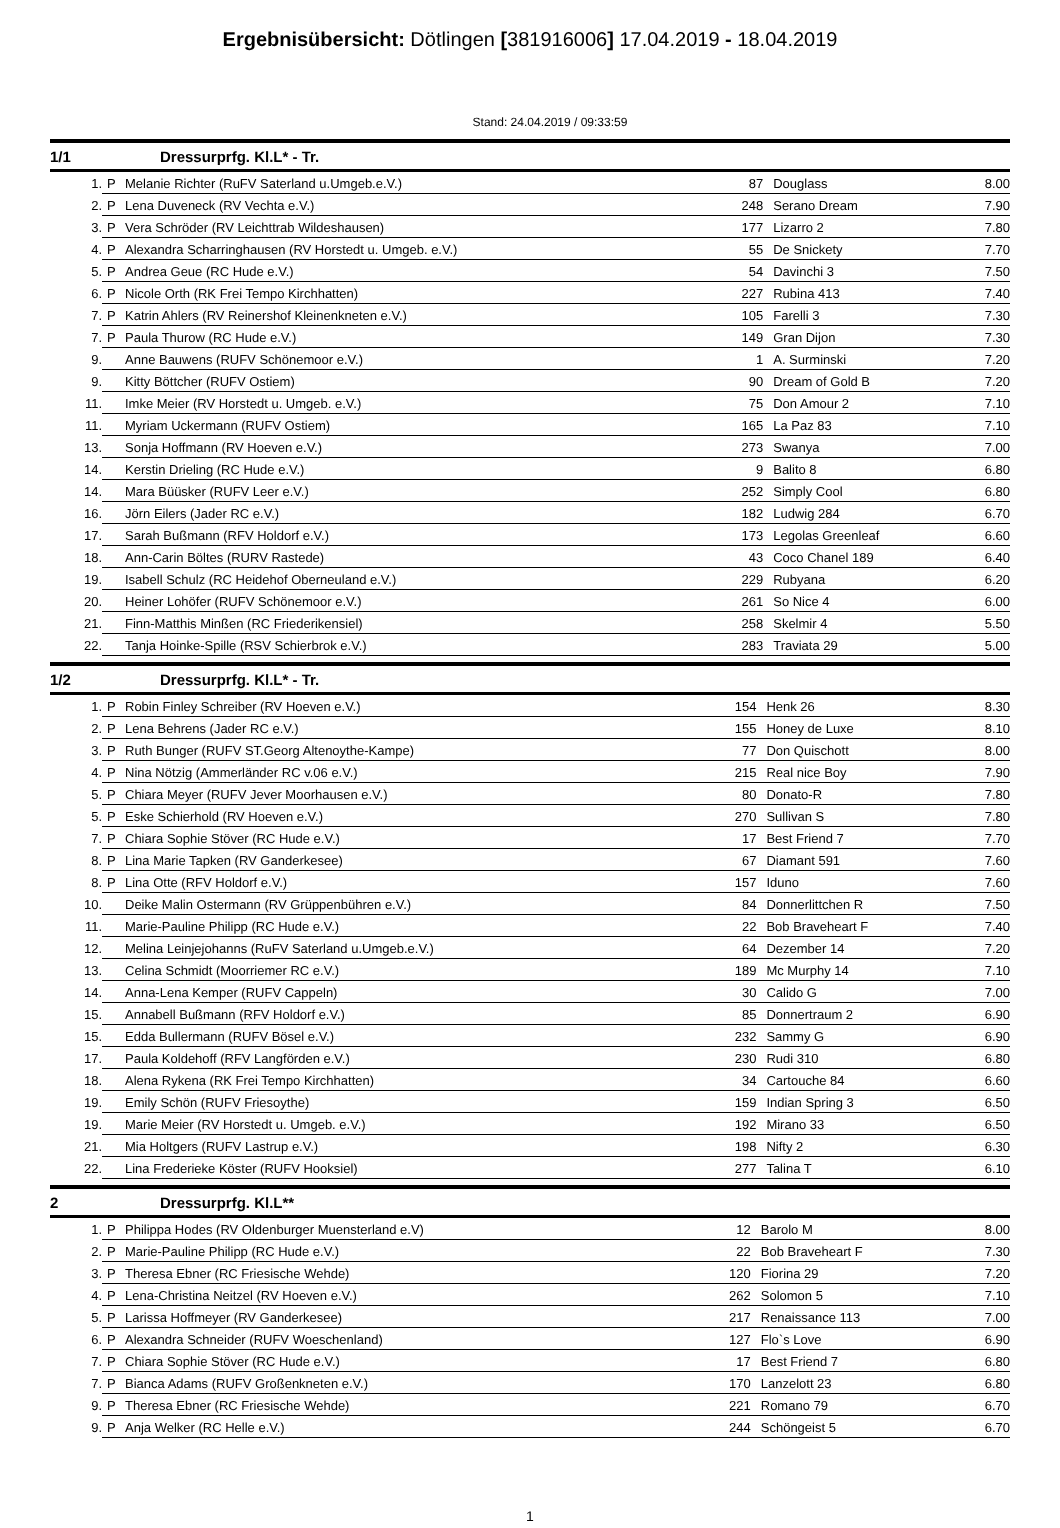Ergebnisübersicht: Dötlingen [381916006] 17.04.2019 - 18.04.2019
Stand: 24.04.2019 / 09:33:59
1/1 Dressurprfg. Kl.L* - Tr.
| 1. | P | Melanie Richter (RuFV Saterland u.Umgeb.e.V.) | 87 | Douglass | 8.00 |
| 2. | P | Lena Duveneck (RV Vechta e.V.) | 248 | Serano Dream | 7.90 |
| 3. | P | Vera Schröder (RV Leichttrab Wildeshausen) | 177 | Lizarro 2 | 7.80 |
| 4. | P | Alexandra Scharringhausen (RV Horstedt u. Umgeb. e.V.) | 55 | De Snickety | 7.70 |
| 5. | P | Andrea Geue (RC Hude e.V.) | 54 | Davinchi 3 | 7.50 |
| 6. | P | Nicole Orth (RK Frei Tempo Kirchhatten) | 227 | Rubina 413 | 7.40 |
| 7. | P | Katrin Ahlers (RV Reinershof Kleinenkneten e.V.) | 105 | Farelli 3 | 7.30 |
| 7. | P | Paula Thurow (RC Hude e.V.) | 149 | Gran Dijon | 7.30 |
| 9. | | Anne Bauwens (RUFV Schönemoor e.V.) | 1 | A. Surminski | 7.20 |
| 9. | | Kitty Böttcher (RUFV Ostiem) | 90 | Dream of Gold B | 7.20 |
| 11. | | Imke Meier (RV Horstedt u. Umgeb. e.V.) | 75 | Don Amour 2 | 7.10 |
| 11. | | Myriam Uckermann (RUFV Ostiem) | 165 | La Paz 83 | 7.10 |
| 13. | | Sonja Hoffmann (RV Hoeven e.V.) | 273 | Swanya | 7.00 |
| 14. | | Kerstin Drieling (RC Hude e.V.) | 9 | Balito 8 | 6.80 |
| 14. | | Mara Büüsker (RUFV Leer e.V.) | 252 | Simply Cool | 6.80 |
| 16. | | Jörn Eilers (Jader RC e.V.) | 182 | Ludwig 284 | 6.70 |
| 17. | | Sarah Bußmann (RFV Holdorf e.V.) | 173 | Legolas Greenleaf | 6.60 |
| 18. | | Ann-Carin Böltes (RURV Rastede) | 43 | Coco Chanel 189 | 6.40 |
| 19. | | Isabell Schulz (RC Heidehof Oberneuland e.V.) | 229 | Rubyana | 6.20 |
| 20. | | Heiner Lohöfer (RUFV Schönemoor e.V.) | 261 | So Nice 4 | 6.00 |
| 21. | | Finn-Matthis Minßen (RC Friederikensiel) | 258 | Skelmir 4 | 5.50 |
| 22. | | Tanja Hoinke-Spille (RSV Schierbrok e.V.) | 283 | Traviata 29 | 5.00 |
1/2 Dressurprfg. Kl.L* - Tr.
| 1. | P | Robin Finley Schreiber (RV Hoeven e.V.) | 154 | Henk 26 | 8.30 |
| 2. | P | Lena Behrens (Jader RC e.V.) | 155 | Honey de Luxe | 8.10 |
| 3. | P | Ruth Bunger (RUFV ST.Georg Altenoythe-Kampe) | 77 | Don Quischott | 8.00 |
| 4. | P | Nina Nötzig (Ammerländer RC v.06 e.V.) | 215 | Real nice Boy | 7.90 |
| 5. | P | Chiara Meyer (RUFV Jever Moorhausen e.V.) | 80 | Donato-R | 7.80 |
| 5. | P | Eske Schierhold (RV Hoeven e.V.) | 270 | Sullivan S | 7.80 |
| 7. | P | Chiara Sophie Stöver (RC Hude e.V.) | 17 | Best Friend 7 | 7.70 |
| 8. | P | Lina Marie Tapken (RV Ganderkesee) | 67 | Diamant 591 | 7.60 |
| 8. | P | Lina Otte (RFV Holdorf e.V.) | 157 | Iduno | 7.60 |
| 10. | | Deike Malin Ostermann (RV Grüppenbühren e.V.) | 84 | Donnerlittchen R | 7.50 |
| 11. | | Marie-Pauline Philipp (RC Hude e.V.) | 22 | Bob Braveheart F | 7.40 |
| 12. | | Melina Leinjejohanns (RuFV Saterland u.Umgeb.e.V.) | 64 | Dezember 14 | 7.20 |
| 13. | | Celina Schmidt (Moorriemer RC e.V.) | 189 | Mc Murphy 14 | 7.10 |
| 14. | | Anna-Lena Kemper (RUFV Cappeln) | 30 | Calido G | 7.00 |
| 15. | | Annabell Bußmann (RFV Holdorf e.V.) | 85 | Donnertraum 2 | 6.90 |
| 15. | | Edda Bullermann (RUFV Bösel e.V.) | 232 | Sammy G | 6.90 |
| 17. | | Paula Koldehoff (RFV Langförden e.V.) | 230 | Rudi 310 | 6.80 |
| 18. | | Alena Rykena (RK Frei Tempo Kirchhatten) | 34 | Cartouche 84 | 6.60 |
| 19. | | Emily Schön (RUFV Friesoythe) | 159 | Indian Spring 3 | 6.50 |
| 19. | | Marie Meier (RV Horstedt u. Umgeb. e.V.) | 192 | Mirano 33 | 6.50 |
| 21. | | Mia Holtgers (RUFV Lastrup e.V.) | 198 | Nifty 2 | 6.30 |
| 22. | | Lina Frederieke Köster (RUFV Hooksiel) | 277 | Talina T | 6.10 |
2 Dressurprfg. Kl.L**
| 1. | P | Philippa Hodes (RV Oldenburger Muensterland e.V) | 12 | Barolo M | 8.00 |
| 2. | P | Marie-Pauline Philipp (RC Hude e.V.) | 22 | Bob Braveheart F | 7.30 |
| 3. | P | Theresa Ebner (RC Friesische Wehde) | 120 | Fiorina 29 | 7.20 |
| 4. | P | Lena-Christina Neitzel (RV Hoeven e.V.) | 262 | Solomon 5 | 7.10 |
| 5. | P | Larissa Hoffmeyer (RV Ganderkesee) | 217 | Renaissance 113 | 7.00 |
| 6. | P | Alexandra Schneider (RUFV Woeschenland) | 127 | Flo`s Love | 6.90 |
| 7. | P | Chiara Sophie Stöver (RC Hude e.V.) | 17 | Best Friend 7 | 6.80 |
| 7. | P | Bianca Adams (RUFV Großenkneten e.V.) | 170 | Lanzelott 23 | 6.80 |
| 9. | P | Theresa Ebner (RC Friesische Wehde) | 221 | Romano 79 | 6.70 |
| 9. | P | Anja Welker (RC Helle e.V.) | 244 | Schöngeist 5 | 6.70 |
1